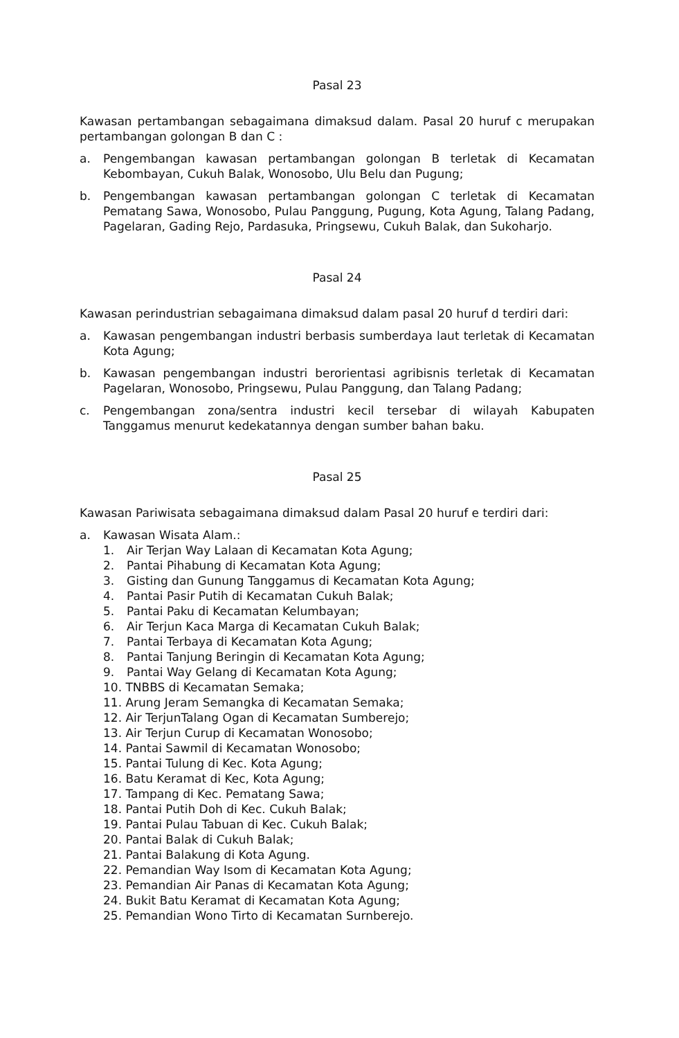Pasal 23
Kawasan pertambangan sebagaimana dimaksud dalam. Pasal 20 huruf c merupakan pertambangan golongan B dan C :
a. Pengembangan kawasan pertambangan golongan B terletak di Kecamatan Kebombayan, Cukuh Balak, Wonosobo, Ulu Belu dan Pugung;
b. Pengembangan kawasan pertambangan golongan C terletak di Kecamatan Pematang Sawa, Wonosobo, Pulau Panggung, Pugung, Kota Agung, Talang Padang, Pagelaran, Gading Rejo, Pardasuka, Pringsewu, Cukuh Balak, dan Sukoharjo.
Pasal 24
Kawasan perindustrian sebagaimana dimaksud dalam pasal 20 huruf d terdiri dari:
a. Kawasan pengembangan industri berbasis sumberdaya laut terletak di Kecamatan Kota Agung;
b. Kawasan pengembangan industri berorientasi agribisnis terletak di Kecamatan Pagelaran, Wonosobo, Pringsewu, Pulau Panggung, dan Talang Padang;
c. Pengembangan zona/sentra industri kecil tersebar di wilayah Kabupaten Tanggamus menurut kedekatannya dengan sumber bahan baku.
Pasal 25
Kawasan Pariwisata sebagaimana dimaksud dalam Pasal 20 huruf e terdiri dari:
a. Kawasan Wisata Alam.:
1. Air Terjan Way Lalaan di Kecamatan Kota Agung;
2. Pantai Pihabung di Kecamatan Kota Agung;
3. Gisting dan Gunung Tanggamus di Kecamatan Kota Agung;
4. Pantai Pasir Putih di Kecamatan Cukuh Balak;
5. Pantai Paku di Kecamatan Kelumbayan;
6. Air Terjun Kaca Marga di Kecamatan Cukuh Balak;
7. Pantai Terbaya di Kecamatan Kota Agung;
8. Pantai Tanjung Beringin di Kecamatan Kota Agung;
9. Pantai Way Gelang di Kecamatan Kota Agung;
10. TNBBS di Kecamatan Semaka;
11. Arung Jeram Semangka di Kecamatan Semaka;
12. Air TerjunTalang Ogan di Kecamatan Sumberejo;
13. Air Terjun Curup di Kecamatan Wonosobo;
14. Pantai Sawmil di Kecamatan Wonosobo;
15. Pantai Tulung di Kec. Kota Agung;
16. Batu Keramat di Kec, Kota Agung;
17. Tampang di Kec. Pematang Sawa;
18. Pantai Putih Doh di Kec. Cukuh Balak;
19. Pantai Pulau Tabuan di Kec. Cukuh Balak;
20. Pantai Balak di Cukuh Balak;
21. Pantai Balakung di Kota Agung.
22. Pemandian Way Isom di Kecamatan Kota Agung;
23. Pemandian Air Panas di Kecamatan Kota Agung;
24. Bukit Batu Keramat di Kecamatan Kota Agung;
25. Pemandian Wono Tirto di Kecamatan Surnberejo.